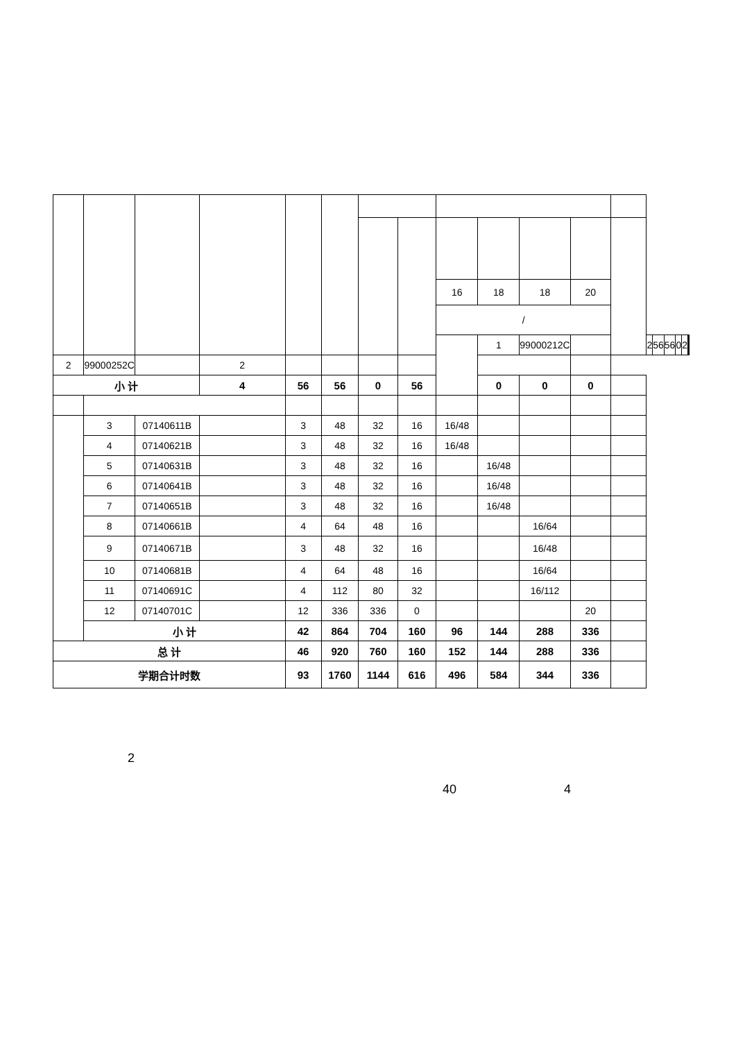| | | | | | | | | 16 | 18 | 18 | 20 | | | | | | | | |
| | | | | | | | | / | | | | | | | | | | | |
| | | | | | | | | | 1 | 99000212C | | | 2 | 56 | 56 | 0 | 2 | | |
| 2 | 99000252C | | 2 | | | | | | | | | | | | | | | | |
| 小 计 | | | 4 | 56 | 56 | 0 | 56 | | 0 | 0 | 0 | | | | | | | | |
| | 3 | 07140611B | | 3 | 48 | 32 | 16 | 16/48 | | | | | | | | | | | |
| | 4 | 07140621B | | 3 | 48 | 32 | 16 | 16/48 | | | | | | | | | | | |
| | 5 | 07140631B | | 3 | 48 | 32 | 16 | | 16/48 | | | | | | | | | | |
| | 6 | 07140641B | | 3 | 48 | 32 | 16 | | 16/48 | | | | | | | | | | |
| | 7 | 07140651B | | 3 | 48 | 32 | 16 | | 16/48 | | | | | | | | | | |
| | 8 | 07140661B | | 4 | 64 | 48 | 16 | | | 16/64 | | | | | | | | | |
| | 9 | 07140671B | | 3 | 48 | 32 | 16 | | | 16/48 | | | | | | | | | |
| | 10 | 07140681B | | 4 | 64 | 48 | 16 | | | 16/64 | | | | | | | | | |
| | 11 | 07140691C | | 4 | 112 | 80 | 32 | | | 16/112 | | | | | | | | | |
| | 12 | 07140701C | | 12 | 336 | 336 | 0 | | | | 20 | | | | | | | | |
| | 小 计 | | | 42 | 864 | 704 | 160 | 96 | 144 | 288 | 336 | | | | | | | | |
| 总 计 | | | | 46 | 920 | 760 | 160 | 152 | 144 | 288 | 336 | | | | | | | | |
| 学期合计时数 | | | | 93 | 1760 | 1144 | 616 | 496 | 584 | 344 | 336 | | | | | | | | |
2
40 4